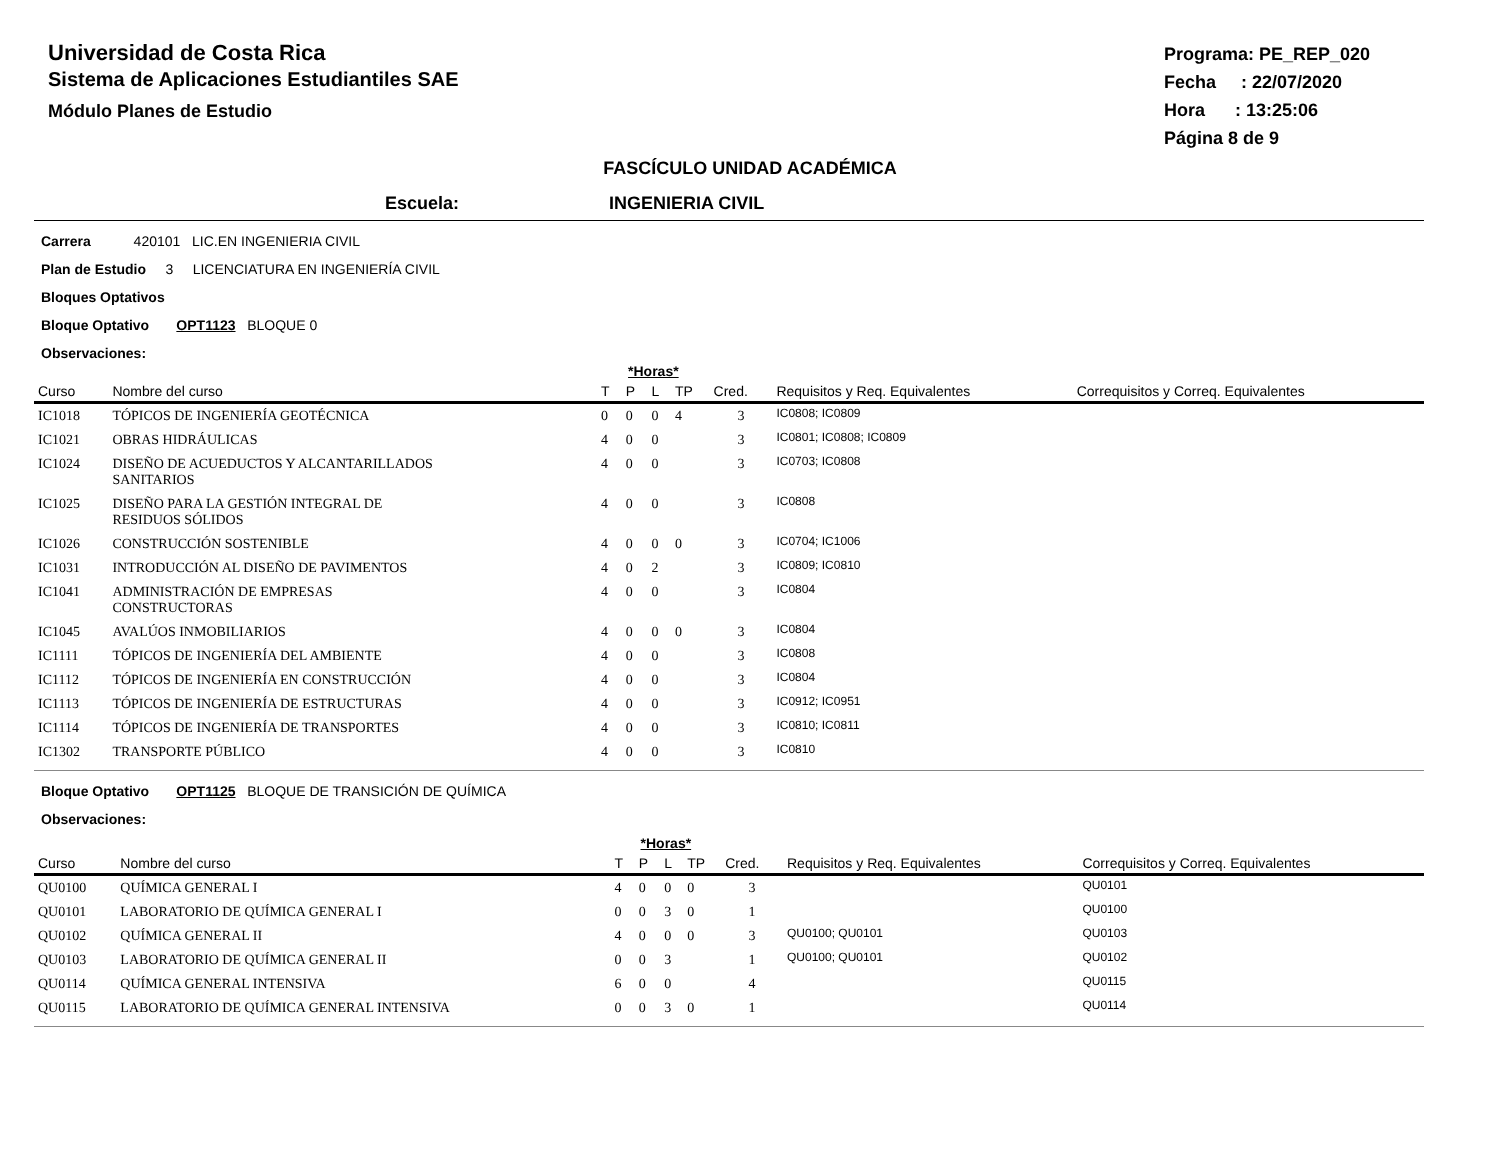Universidad de Costa Rica
Sistema de Aplicaciones Estudiantiles SAE
Módulo Planes de Estudio
Programa: PE_REP_020
Fecha : 22/07/2020
Hora : 13:25:06
Página 8 de 9
FASCÍCULO UNIDAD ACADÉMICA
Escuela: INGENIERIA CIVIL
Carrera 420101 LIC.EN INGENIERIA CIVIL
Plan de Estudio 3 LICENCIATURA EN INGENIERÍA CIVIL
Bloques Optativos
Bloque Optativo OPT1123 BLOQUE 0
Observaciones:
| | | *Horas* | | | | | | |
| --- | --- | --- | --- | --- | --- | --- | --- | --- |
| Curso | Nombre del curso | T | P | L | TP | Cred. | Requisitos y Req. Equivalentes | Correquisitos y Correq. Equivalentes |
| IC1018 | TÓPICOS DE INGENIERÍA GEOTÉCNICA | 0 | 0 | 0 | 4 | 3 | IC0808; IC0809 | |
| IC1021 | OBRAS HIDRÁULICAS | 4 | 0 | 0 | | 3 | IC0801; IC0808; IC0809 | |
| IC1024 | DISEÑO DE ACUEDUCTOS Y ALCANTARILLADOS SANITARIOS | 4 | 0 | 0 | | 3 | IC0703; IC0808 | |
| IC1025 | DISEÑO PARA LA GESTIÓN INTEGRAL DE RESIDUOS SÓLIDOS | 4 | 0 | 0 | | 3 | IC0808 | |
| IC1026 | CONSTRUCCIÓN SOSTENIBLE | 4 | 0 | 0 | 0 | 3 | IC0704; IC1006 | |
| IC1031 | INTRODUCCIÓN AL DISEÑO DE PAVIMENTOS | 4 | 0 | 2 | | 3 | IC0809; IC0810 | |
| IC1041 | ADMINISTRACIÓN DE EMPRESAS CONSTRUCTORAS | 4 | 0 | 0 | | 3 | IC0804 | |
| IC1045 | AVALÚOS INMOBILIARIOS | 4 | 0 | 0 | 0 | 3 | IC0804 | |
| IC1111 | TÓPICOS DE INGENIERÍA DEL AMBIENTE | 4 | 0 | 0 | | 3 | IC0808 | |
| IC1112 | TÓPICOS DE INGENIERÍA EN CONSTRUCCIÓN | 4 | 0 | 0 | | 3 | IC0804 | |
| IC1113 | TÓPICOS DE INGENIERÍA DE ESTRUCTURAS | 4 | 0 | 0 | | 3 | IC0912; IC0951 | |
| IC1114 | TÓPICOS DE INGENIERÍA DE TRANSPORTES | 4 | 0 | 0 | | 3 | IC0810; IC0811 | |
| IC1302 | TRANSPORTE PÚBLICO | 4 | 0 | 0 | | 3 | IC0810 | |
Bloque Optativo OPT1125 BLOQUE DE TRANSICIÓN DE QUÍMICA
Observaciones:
| | | *Horas* | | | | | | |
| --- | --- | --- | --- | --- | --- | --- | --- | --- |
| Curso | Nombre del curso | T | P | L | TP | Cred. | Requisitos y Req. Equivalentes | Correquisitos y Correq. Equivalentes |
| QU0100 | QUÍMICA GENERAL I | 4 | 0 | 0 | 0 | 3 | | QU0101 |
| QU0101 | LABORATORIO DE QUÍMICA GENERAL I | 0 | 0 | 3 | 0 | 1 | | QU0100 |
| QU0102 | QUÍMICA GENERAL II | 4 | 0 | 0 | 0 | 3 | QU0100; QU0101 | QU0103 |
| QU0103 | LABORATORIO DE QUÍMICA GENERAL II | 0 | 0 | 3 | | 1 | QU0100; QU0101 | QU0102 |
| QU0114 | QUÍMICA GENERAL INTENSIVA | 6 | 0 | 0 | | 4 | | QU0115 |
| QU0115 | LABORATORIO DE QUÍMICA GENERAL INTENSIVA | 0 | 0 | 3 | 0 | 1 | | QU0114 |